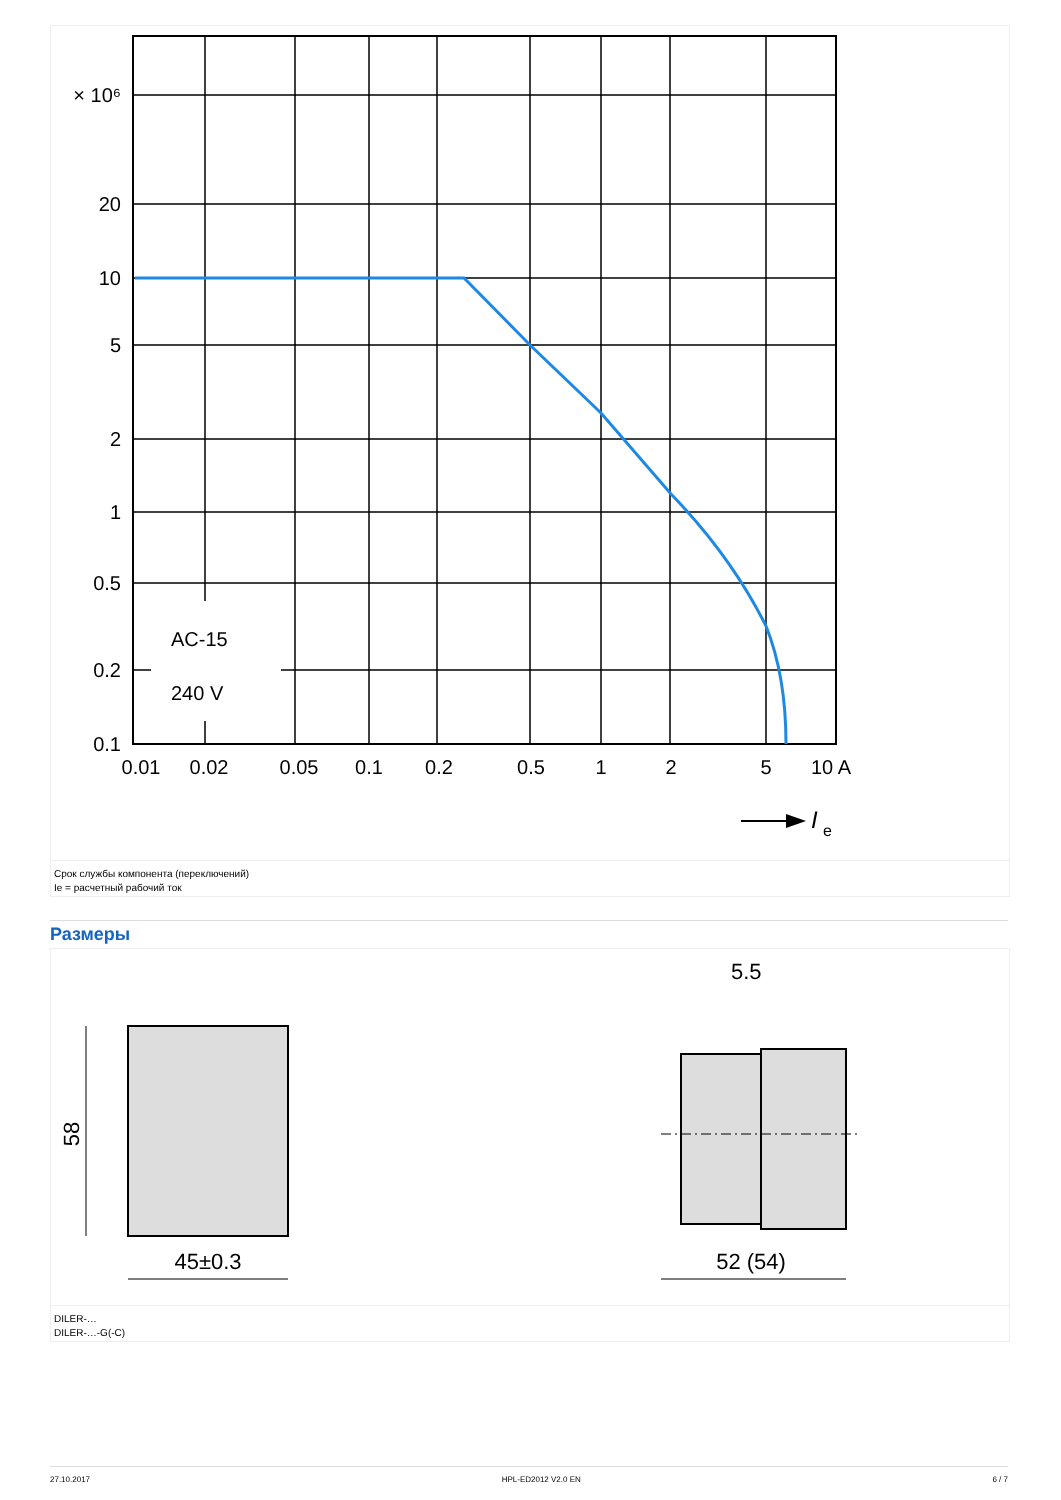× 10⁶
20
10
5
2
1
0.5
0.2
0.1
AC-15
240 V
0.01
0.02
0.05
0.1
0.2
0.5
1
2
5
10 A
I
e
Срок службы компонента (переключений)
Ie = расчетный рабочий ток
Размеры
58
45±0.3
52 (54)
5.5
DILER-…
DILER-…-G(-C)
27.10.2017 HPL-ED2012 V2.0 EN 6 / 7